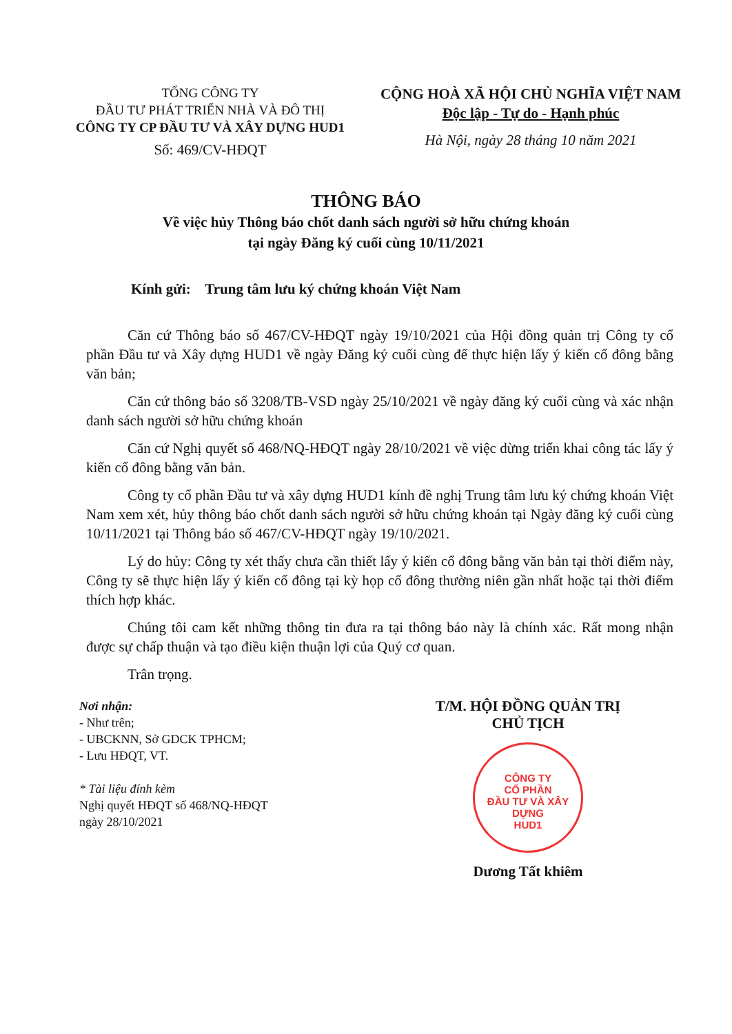TỔNG CÔNG TY
ĐẦU TƯ PHÁT TRIỂN NHÀ VÀ ĐÔ THỊ
CÔNG TY CP ĐẦU TƯ VÀ XÂY DỰNG HUD1
Số: 469/CV-HĐQT
CỘNG HOÀ XÃ HỘI CHỦ NGHĨA VIỆT NAM
Độc lập - Tự do - Hạnh phúc
Hà Nội, ngày 28 tháng 10 năm 2021
THÔNG BÁO
Về việc hủy Thông báo chốt danh sách người sở hữu chứng khoán
tại ngày Đăng ký cuối cùng 10/11/2021
Kính gửi: Trung tâm lưu ký chứng khoán Việt Nam
Căn cứ Thông báo số 467/CV-HĐQT ngày 19/10/2021 của Hội đồng quản trị Công ty cổ phần Đầu tư và Xây dựng HUD1 về ngày Đăng ký cuối cùng để thực hiện lấy ý kiến cổ đông bằng văn bản;
Căn cứ thông báo số 3208/TB-VSD ngày 25/10/2021 về ngày đăng ký cuối cùng và xác nhận danh sách người sở hữu chứng khoán
Căn cứ Nghị quyết số 468/NQ-HĐQT ngày 28/10/2021 về việc dừng triển khai công tác lấy ý kiến cổ đông bằng văn bản.
Công ty cổ phần Đầu tư và xây dựng HUD1 kính đề nghị Trung tâm lưu ký chứng khoán Việt Nam xem xét, hủy thông báo chốt danh sách người sở hữu chứng khoán tại Ngày đăng ký cuối cùng 10/11/2021 tại Thông báo số 467/CV-HĐQT ngày 19/10/2021.
Lý do hủy: Công ty xét thấy chưa cần thiết lấy ý kiến cổ đông bằng văn bản tại thời điểm này, Công ty sẽ thực hiện lấy ý kiến cổ đông tại kỳ họp cổ đông thường niên gần nhất hoặc tại thời điểm thích hợp khác.
Chúng tôi cam kết những thông tin đưa ra tại thông báo này là chính xác. Rất mong nhận được sự chấp thuận và tạo điều kiện thuận lợi của Quý cơ quan.
Trân trọng.
Nơi nhận:
- Như trên;
- UBCKNN, Sở GDCK TPHCM;
- Lưu HĐQT, VT.
* Tài liệu đính kèm
Nghị quyết HĐQT số 468/NQ-HĐQT
ngày 28/10/2021
T/M. HỘI ĐỒNG QUẢN TRỊ
CHỦ TỊCH
CÔNG TY
CỔ PHẦN
ĐẦU TƯ VÀ XÂY DỰNG
HUD1
Dương Tất khiêm